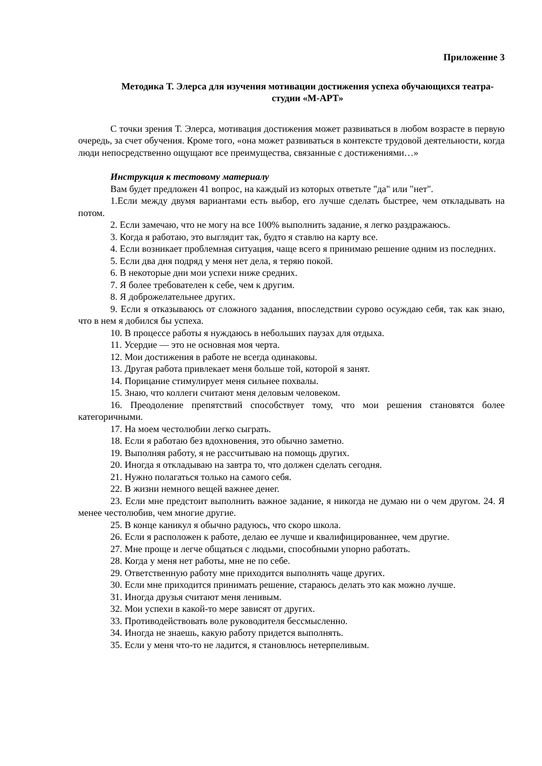Приложение 3
Методика Т. Элерса для изучения мотивации достижения успеха обучающихся театра-студии «М-АРТ»
С точки зрения Т. Элерса, мотивация достижения может развиваться в любом возрасте в первую очередь, за счет обучения. Кроме того, «она может развиваться в контексте трудовой деятельности, когда люди непосредственно ощущают все преимущества, связанные с достижениями…»
Инструкция к тестовому материалу
Вам будет предложен 41 вопрос, на каждый из которых ответьте "да" или "нет".
1.Если между двумя вариантами есть выбор, его лучше сделать быстрее, чем откладывать на потом.
2. Если замечаю, что не могу на все 100% выполнить задание, я легко раздражаюсь.
3. Когда я работаю, это выглядит так, будто я ставлю на карту все.
4. Если возникает проблемная ситуация, чаще всего я принимаю решение одним из последних.
5. Если два дня подряд у меня нет дела, я теряю покой.
6. В некоторые дни мои успехи ниже средних.
7. Я более требователен к себе, чем к другим.
8. Я доброжелательнее других.
9. Если я отказываюсь от сложного задания, впоследствии сурово осуждаю себя, так как знаю, что в нем я добился бы успеха.
10. В процессе работы я нуждаюсь в небольших паузах для отдыха.
11. Усердие — это не основная моя черта.
12. Мои достижения в работе не всегда одинаковы.
13. Другая работа привлекает меня больше той, которой я занят.
14. Порицание стимулирует меня сильнее похвалы.
15. Знаю, что коллеги считают меня деловым человеком.
16. Преодоление препятствий способствует тому, что мои решения становятся более категоричными.
17. На моем честолюбии легко сыграть.
18. Если я работаю без вдохновения, это обычно заметно.
19. Выполняя работу, я не рассчитываю на помощь других.
20. Иногда я откладываю на завтра то, что должен сделать сегодня.
21. Нужно полагаться только на самого себя.
22. В жизни немного вещей важнее денег.
23. Если мне предстоит выполнить важное задание, я никогда не думаю ни о чем другом. 24. Я менее честолюбив, чем многие другие.
25. В конце каникул я обычно радуюсь, что скоро школа.
26. Если я расположен к работе, делаю ее лучше и квалифицированнее, чем другие.
27. Мне проще и легче общаться с людьми, способными упорно работать.
28. Когда у меня нет работы, мне не по себе.
29. Ответственную работу мне приходится выполнять чаще других.
30. Если мне приходится принимать решение, стараюсь делать это как можно лучше.
31. Иногда друзья считают меня ленивым.
32. Мои успехи в какой-то мере зависят от других.
33. Противодействовать воле руководителя бессмысленно.
34. Иногда не знаешь, какую работу придется выполнять.
35. Если у меня что-то не ладится, я становлюсь нетерпеливым.